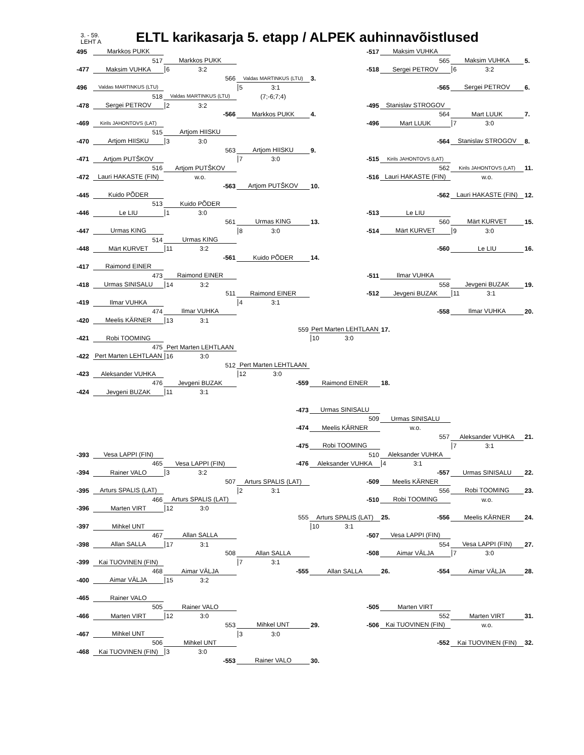3. - 59.
LEHT A
ELTL karikasarja 5. etapp / ALPEK auhinnavõistlused
| 495 | Markkos PUKK | | | -517 | Maksim VUHKA | | |
| | 517 | Markkos PUKK | | | 565 | Maksim VUHKA | 5. |
| -477 | Maksim VUHKA | 6 3:2 | | -518 | Sergei PETROV | 6 3:2 | |
| | | 566 | Valdas MARTINKUS (LTU) | 3. | | | |
| 496 | Valdas MARTINKUS (LTU) | | 5 3:1 | | -565 | Sergei PETROV | 6. |
| | 518 | Valdas MARTINKUS (LTU) | (7;-6;7;4) | | | | |
| -478 | Sergei PETROV | 2 3:2 | | -495 | Stanislav STROGOV | | |
| | | -566 | Markkos PUKK | 4. | 564 | Mart LUUK | 7. |
| -469 | Kirils JAHONTOVS (LAT) | | | -496 | Mart LUUK | 7 3:0 | |
| | 515 | Artjom HIISKU | | | | | |
| -470 | Artjom HIISKU | 3 3:0 | | | -564 | Stanislav STROGOV | 8. |
| | | 563 | Artjom HIISKU | 9. | | | |
| -471 | Artjom PUTŠKOV | | 7 3:0 | -515 | Kirils JAHONTOVS (LAT) | | |
| | 516 | Artjom PUTŠKOV | | | 562 | Kirils JAHONTOVS (LAT) | 11. |
| -472 | Lauri HAKASTE (FIN) | w.o. | | -516 | Lauri HAKASTE (FIN) | w.o. | |
| | | -563 | Artjom PUTŠKOV | 10. | | | |
| -445 | Kuido PÕDER | | | | -562 | Lauri HAKASTE (FIN) | 12. |
| | 513 | Kuido PÕDER | | | | | |
| -446 | Le LIU | 1 3:0 | | -513 | Le LIU | | |
| | | 561 | Urmas KING | 13. | 560 | Märt KURVET | 15. |
| -447 | Urmas KING | | 8 3:0 | -514 | Märt KURVET | 9 3:0 | |
| | 514 | Urmas KING | | | | | |
| -448 | Märt KURVET | 11 3:2 | | | -560 | Le LIU | 16. |
| | | -561 | Kuido PÕDER | 14. | | | |
| -417 | Raimond EINER | | | | | | |
| | 473 | Raimond EINER | | -511 | Ilmar VUHKA | | |
| -418 | Urmas SINISALU | 14 3:2 | | | 558 | Jevgeni BUZAK | 19. |
| | | 511 | Raimond EINER | -512 | Jevgeni BUZAK | 11 3:1 | |
| -419 | Ilmar VUHKA | | 4 3:1 | | | | |
| | 474 | Ilmar VUHKA | | | -558 | Ilmar VUHKA | 20. |
| -420 | Meelis KÄRNER | 13 3:1 | | | | | |
| | | | 559 | Pert Marten LEHTLAAN | 17. | | |
| -421 | Robi TOOMING | | | 10 3:0 | | | |
| | 475 | Pert Marten LEHTLAAN | | | | | |
| -422 | Pert Marten LEHTLAAN | 16 3:0 | | | | | |
| | | 512 | Pert Marten LEHTLAAN | | | | |
| -423 | Aleksander VUHKA | | 12 3:0 | | | | |
| | 476 | Jevgeni BUZAK | -559 | Raimond EINER | 18. | | |
| -424 | Jevgeni BUZAK | 11 3:1 | | | | | |
| | | | -473 | Urmas SINISALU | | | |
| | | | | 509 | Urmas SINISALU | | |
| | | | -474 | Meelis KÄRNER | w.o. | | |
| | | | | | 557 | Aleksander VUHKA | 21. |
| | | | -475 | Robi TOOMING | | 7 3:1 | |
| -393 | Vesa LAPPI (FIN) | | | 510 | Aleksander VUHKA | | |
| | 465 | Vesa LAPPI (FIN) | -476 | Aleksander VUHKA | 4 3:1 | | |
| -394 | Rainer VALO | 3 3:2 | | | -557 | Urmas SINISALU | 22. |
| | | 507 | Arturs SPALIS (LAT) | -509 | Meelis KÄRNER | | |
| -395 | Arturs SPALIS (LAT) | | 2 3:1 | | 556 | Robi TOOMING | 23. |
| | 466 | Arturs SPALIS (LAT) | | -510 | Robi TOOMING | w.o. | |
| -396 | Marten VIRT | 12 3:0 | | | | | |
| | | | 555 | Arturs SPALIS (LAT) | 25. -556 | Meelis KÄRNER | 24. |
| -397 | Mihkel UNT | | | 10 3:1 | | | |
| | 467 | Allan SALLA | | -507 | Vesa LAPPI (FIN) | | |
| -398 | Allan SALLA | 17 3:1 | | | 554 | Vesa LAPPI (FIN) | 27. |
| | | 508 | Allan SALLA | -508 | Aimar VÄLJA | 7 3:0 | |
| -399 | Kai TUOVINEN (FIN) | | 7 3:1 | | | | |
| | 468 | Aimar VÄLJA | -555 | Allan SALLA | 26. -554 | Aimar VÄLJA | 28. |
| -400 | Aimar VÄLJA | 15 3:2 | | | | | |
| -465 | Rainer VALO | | | | | | |
| | 505 | Rainer VALO | | -505 | Marten VIRT | | |
| -466 | Marten VIRT | 12 3:0 | | | 552 | Marten VIRT | 31. |
| | | 553 | Mihkel UNT | 29. -506 | Kai TUOVINEN (FIN) | w.o. | |
| -467 | Mihkel UNT | | 3 3:0 | | | | |
| | 506 | Mihkel UNT | | | -552 | Kai TUOVINEN (FIN) | 32. |
| -468 | Kai TUOVINEN (FIN) | 3 3:0 | | | | | |
| | | -553 | Rainer VALO | 30. | | | |